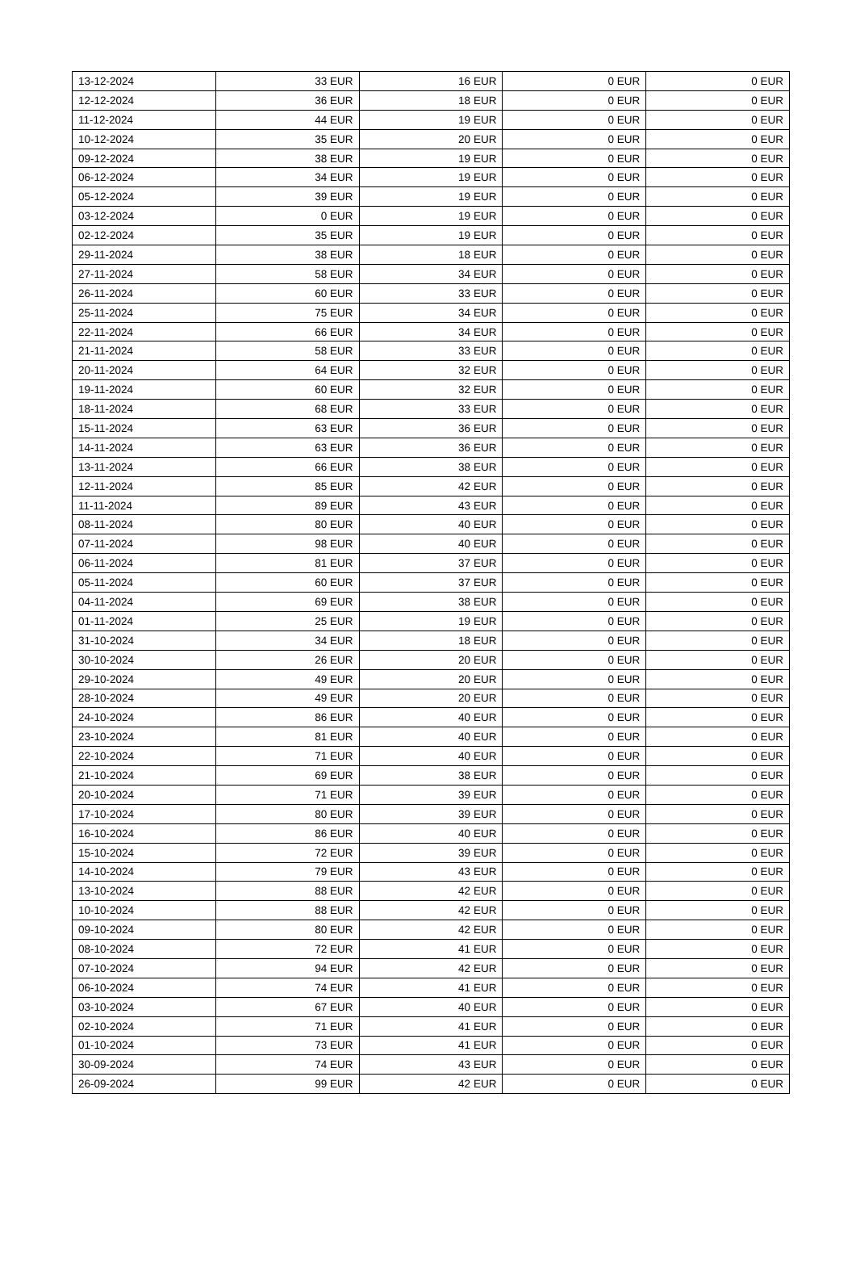| 13-12-2024 | 33 EUR | 16 EUR | 0 EUR | 0 EUR |
| 12-12-2024 | 36 EUR | 18 EUR | 0 EUR | 0 EUR |
| 11-12-2024 | 44 EUR | 19 EUR | 0 EUR | 0 EUR |
| 10-12-2024 | 35 EUR | 20 EUR | 0 EUR | 0 EUR |
| 09-12-2024 | 38 EUR | 19 EUR | 0 EUR | 0 EUR |
| 06-12-2024 | 34 EUR | 19 EUR | 0 EUR | 0 EUR |
| 05-12-2024 | 39 EUR | 19 EUR | 0 EUR | 0 EUR |
| 03-12-2024 | 0 EUR | 19 EUR | 0 EUR | 0 EUR |
| 02-12-2024 | 35 EUR | 19 EUR | 0 EUR | 0 EUR |
| 29-11-2024 | 38 EUR | 18 EUR | 0 EUR | 0 EUR |
| 27-11-2024 | 58 EUR | 34 EUR | 0 EUR | 0 EUR |
| 26-11-2024 | 60 EUR | 33 EUR | 0 EUR | 0 EUR |
| 25-11-2024 | 75 EUR | 34 EUR | 0 EUR | 0 EUR |
| 22-11-2024 | 66 EUR | 34 EUR | 0 EUR | 0 EUR |
| 21-11-2024 | 58 EUR | 33 EUR | 0 EUR | 0 EUR |
| 20-11-2024 | 64 EUR | 32 EUR | 0 EUR | 0 EUR |
| 19-11-2024 | 60 EUR | 32 EUR | 0 EUR | 0 EUR |
| 18-11-2024 | 68 EUR | 33 EUR | 0 EUR | 0 EUR |
| 15-11-2024 | 63 EUR | 36 EUR | 0 EUR | 0 EUR |
| 14-11-2024 | 63 EUR | 36 EUR | 0 EUR | 0 EUR |
| 13-11-2024 | 66 EUR | 38 EUR | 0 EUR | 0 EUR |
| 12-11-2024 | 85 EUR | 42 EUR | 0 EUR | 0 EUR |
| 11-11-2024 | 89 EUR | 43 EUR | 0 EUR | 0 EUR |
| 08-11-2024 | 80 EUR | 40 EUR | 0 EUR | 0 EUR |
| 07-11-2024 | 98 EUR | 40 EUR | 0 EUR | 0 EUR |
| 06-11-2024 | 81 EUR | 37 EUR | 0 EUR | 0 EUR |
| 05-11-2024 | 60 EUR | 37 EUR | 0 EUR | 0 EUR |
| 04-11-2024 | 69 EUR | 38 EUR | 0 EUR | 0 EUR |
| 01-11-2024 | 25 EUR | 19 EUR | 0 EUR | 0 EUR |
| 31-10-2024 | 34 EUR | 18 EUR | 0 EUR | 0 EUR |
| 30-10-2024 | 26 EUR | 20 EUR | 0 EUR | 0 EUR |
| 29-10-2024 | 49 EUR | 20 EUR | 0 EUR | 0 EUR |
| 28-10-2024 | 49 EUR | 20 EUR | 0 EUR | 0 EUR |
| 24-10-2024 | 86 EUR | 40 EUR | 0 EUR | 0 EUR |
| 23-10-2024 | 81 EUR | 40 EUR | 0 EUR | 0 EUR |
| 22-10-2024 | 71 EUR | 40 EUR | 0 EUR | 0 EUR |
| 21-10-2024 | 69 EUR | 38 EUR | 0 EUR | 0 EUR |
| 20-10-2024 | 71 EUR | 39 EUR | 0 EUR | 0 EUR |
| 17-10-2024 | 80 EUR | 39 EUR | 0 EUR | 0 EUR |
| 16-10-2024 | 86 EUR | 40 EUR | 0 EUR | 0 EUR |
| 15-10-2024 | 72 EUR | 39 EUR | 0 EUR | 0 EUR |
| 14-10-2024 | 79 EUR | 43 EUR | 0 EUR | 0 EUR |
| 13-10-2024 | 88 EUR | 42 EUR | 0 EUR | 0 EUR |
| 10-10-2024 | 88 EUR | 42 EUR | 0 EUR | 0 EUR |
| 09-10-2024 | 80 EUR | 42 EUR | 0 EUR | 0 EUR |
| 08-10-2024 | 72 EUR | 41 EUR | 0 EUR | 0 EUR |
| 07-10-2024 | 94 EUR | 42 EUR | 0 EUR | 0 EUR |
| 06-10-2024 | 74 EUR | 41 EUR | 0 EUR | 0 EUR |
| 03-10-2024 | 67 EUR | 40 EUR | 0 EUR | 0 EUR |
| 02-10-2024 | 71 EUR | 41 EUR | 0 EUR | 0 EUR |
| 01-10-2024 | 73 EUR | 41 EUR | 0 EUR | 0 EUR |
| 30-09-2024 | 74 EUR | 43 EUR | 0 EUR | 0 EUR |
| 26-09-2024 | 99 EUR | 42 EUR | 0 EUR | 0 EUR |